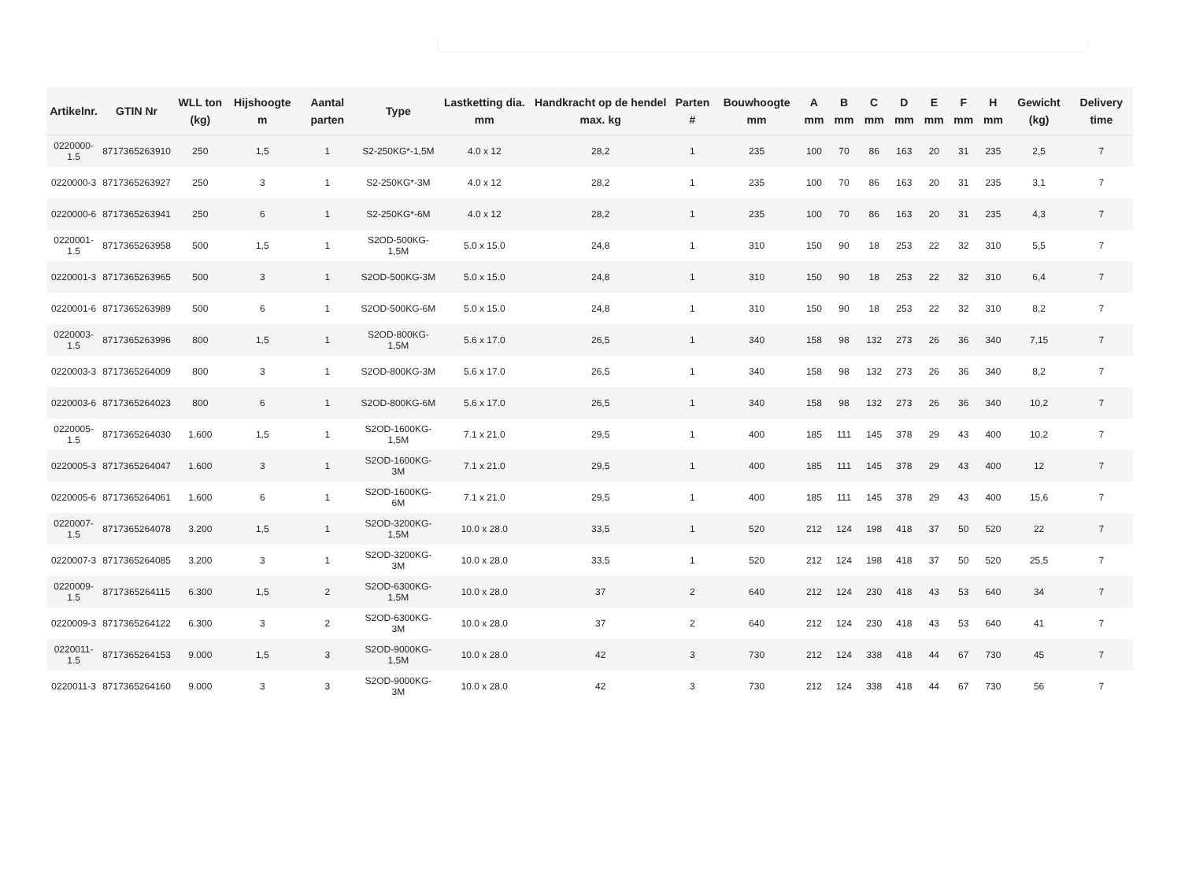| Artikelnr. | GTIN Nr | WLL ton (kg) | Hijshoogte m | Aantal parten | Type | Lastketting dia. mm | Handkracht op de hendel max. kg | Parten # | Bouwhoogte mm | A mm | B mm | C mm | D mm | E mm | F mm | H mm | Gewicht (kg) | Delivery time |
| --- | --- | --- | --- | --- | --- | --- | --- | --- | --- | --- | --- | --- | --- | --- | --- | --- | --- | --- |
| 0220000-1.5 | 8717365263910 | 250 | 1,5 | 1 | S2-250KG*-1,5M | 4.0 x 12 | 28,2 | 1 | 235 | 100 | 70 | 86 | 163 | 20 | 31 | 235 | 2,5 | 7 |
| 0220000-3 | 8717365263927 | 250 | 3 | 1 | S2-250KG*-3M | 4.0 x 12 | 28,2 | 1 | 235 | 100 | 70 | 86 | 163 | 20 | 31 | 235 | 3,1 | 7 |
| 0220000-6 | 8717365263941 | 250 | 6 | 1 | S2-250KG*-6M | 4.0 x 12 | 28,2 | 1 | 235 | 100 | 70 | 86 | 163 | 20 | 31 | 235 | 4,3 | 7 |
| 0220001-1.5 | 8717365263958 | 500 | 1,5 | 1 | S2OD-500KG-1,5M | 5.0 x 15.0 | 24,8 | 1 | 310 | 150 | 90 | 18 | 253 | 22 | 32 | 310 | 5,5 | 7 |
| 0220001-3 | 8717365263965 | 500 | 3 | 1 | S2OD-500KG-3M | 5.0 x 15.0 | 24,8 | 1 | 310 | 150 | 90 | 18 | 253 | 22 | 32 | 310 | 6,4 | 7 |
| 0220001-6 | 8717365263989 | 500 | 6 | 1 | S2OD-500KG-6M | 5.0 x 15.0 | 24,8 | 1 | 310 | 150 | 90 | 18 | 253 | 22 | 32 | 310 | 8,2 | 7 |
| 0220003-1.5 | 8717365263996 | 800 | 1,5 | 1 | S2OD-800KG-1,5M | 5.6 x 17.0 | 26,5 | 1 | 340 | 158 | 98 | 132 | 273 | 26 | 36 | 340 | 7,15 | 7 |
| 0220003-3 | 8717365264009 | 800 | 3 | 1 | S2OD-800KG-3M | 5.6 x 17.0 | 26,5 | 1 | 340 | 158 | 98 | 132 | 273 | 26 | 36 | 340 | 8,2 | 7 |
| 0220003-6 | 8717365264023 | 800 | 6 | 1 | S2OD-800KG-6M | 5.6 x 17.0 | 26,5 | 1 | 340 | 158 | 98 | 132 | 273 | 26 | 36 | 340 | 10,2 | 7 |
| 0220005-1.5 | 8717365264030 | 1.600 | 1,5 | 1 | S2OD-1600KG-1,5M | 7.1 x 21.0 | 29,5 | 1 | 400 | 185 | 111 | 145 | 378 | 29 | 43 | 400 | 10,2 | 7 |
| 0220005-3 | 8717365264047 | 1.600 | 3 | 1 | S2OD-1600KG-3M | 7.1 x 21.0 | 29,5 | 1 | 400 | 185 | 111 | 145 | 378 | 29 | 43 | 400 | 12 | 7 |
| 0220005-6 | 8717365264061 | 1.600 | 6 | 1 | S2OD-1600KG-6M | 7.1 x 21.0 | 29,5 | 1 | 400 | 185 | 111 | 145 | 378 | 29 | 43 | 400 | 15,6 | 7 |
| 0220007-1.5 | 8717365264078 | 3.200 | 1,5 | 1 | S2OD-3200KG-1,5M | 10.0 x 28.0 | 33,5 | 1 | 520 | 212 | 124 | 198 | 418 | 37 | 50 | 520 | 22 | 7 |
| 0220007-3 | 8717365264085 | 3.200 | 3 | 1 | S2OD-3200KG-3M | 10.0 x 28.0 | 33,5 | 1 | 520 | 212 | 124 | 198 | 418 | 37 | 50 | 520 | 25,5 | 7 |
| 0220009-1.5 | 8717365264115 | 6.300 | 1,5 | 2 | S2OD-6300KG-1,5M | 10.0 x 28.0 | 37 | 2 | 640 | 212 | 124 | 230 | 418 | 43 | 53 | 640 | 34 | 7 |
| 0220009-3 | 8717365264122 | 6.300 | 3 | 2 | S2OD-6300KG-3M | 10.0 x 28.0 | 37 | 2 | 640 | 212 | 124 | 230 | 418 | 43 | 53 | 640 | 41 | 7 |
| 0220011-1.5 | 8717365264153 | 9.000 | 1,5 | 3 | S2OD-9000KG-1,5M | 10.0 x 28.0 | 42 | 3 | 730 | 212 | 124 | 338 | 418 | 44 | 67 | 730 | 45 | 7 |
| 0220011-3 | 8717365264160 | 9.000 | 3 | 3 | S2OD-9000KG-3M | 10.0 x 28.0 | 42 | 3 | 730 | 212 | 124 | 338 | 418 | 44 | 67 | 730 | 56 | 7 |